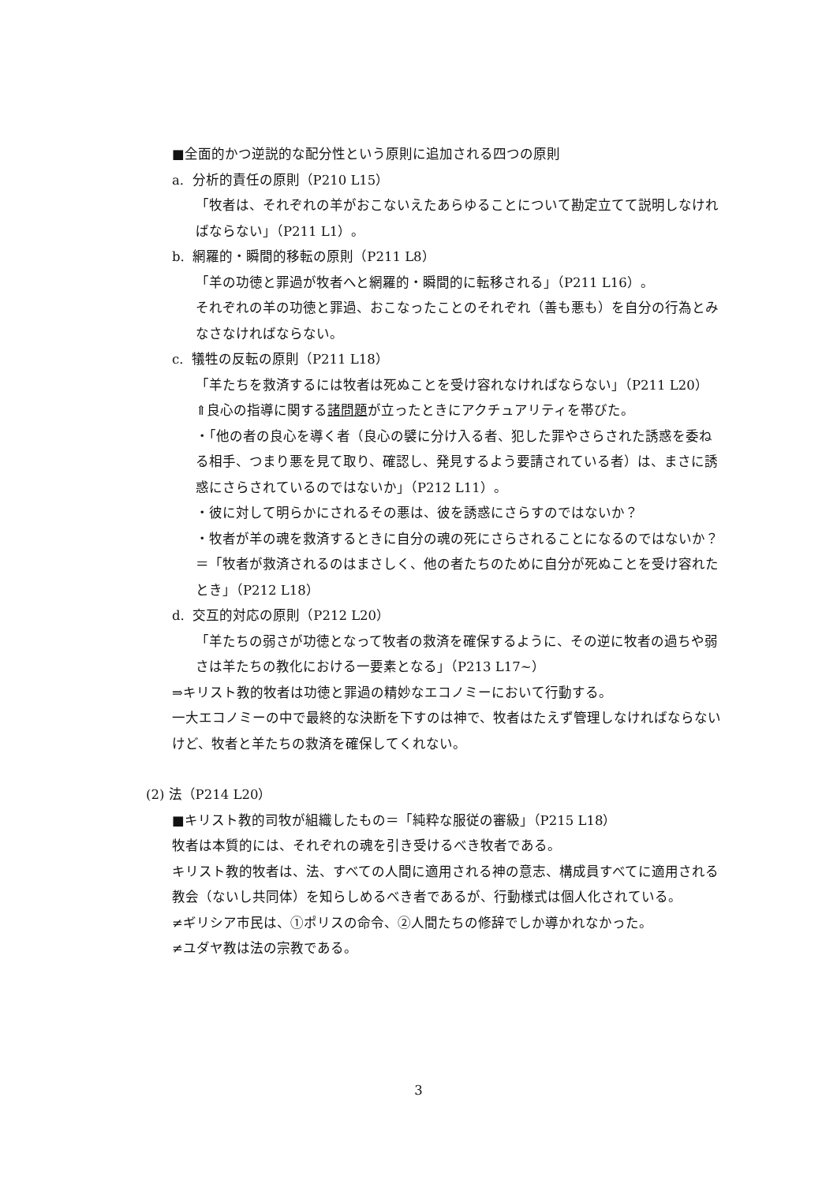■全面的かつ逆説的な配分性という原則に追加される四つの原則
a. 分析的責任の原則（P210 L15）
「牧者は、それぞれの羊がおこないえたあらゆることについて勘定立てて説明しなければならない」（P211 L1）。
b. 網羅的・瞬間的移転の原則（P211 L8）
「羊の功徳と罪過が牧者へと網羅的・瞬間的に転移される」（P211 L16）。
それぞれの羊の功徳と罪過、おこなったことのそれぞれ（善も悪も）を自分の行為とみなさなければならない。
c. 犠牲の反転の原則（P211 L18）
「羊たちを救済するには牧者は死ぬことを受け容れなければならない」（P211 L20）
⇑良心の指導に関する諸問題が立ったときにアクチュアリティを帯びた。
・「他の者の良心を導く者（良心の襞に分け入る者、犯した罪やさらされた誘惑を委ねる相手、つまり悪を見て取り、確認し、発見するよう要請されている者）は、まさに誘惑にさらされているのではないか」（P212 L11）。
・彼に対して明らかにされるその悪は、彼を誘惑にさらすのではないか？
・牧者が羊の魂を救済するときに自分の魂の死にさらされることになるのではないか？
＝「牧者が救済されるのはまさしく、他の者たちのために自分が死ぬことを受け容れたとき」（P212 L18）
d. 交互的対応の原則（P212 L20）
「羊たちの弱さが功徳となって牧者の救済を確保するように、その逆に牧者の過ちや弱さは羊たちの教化における一要素となる」（P213 L17~）
⇒キリスト教的牧者は功徳と罪過の精妙なエコノミーにおいて行動する。
一大エコノミーの中で最終的な決断を下すのは神で、牧者はたえず管理しなければならないけど、牧者と羊たちの救済を確保してくれない。
(2) 法（P214 L20）
■キリスト教的司牧が組織したもの＝「純粋な服従の審級」（P215 L18）
牧者は本質的には、それぞれの魂を引き受けるべき牧者である。
キリスト教的牧者は、法、すべての人間に適用される神の意志、構成員すべてに適用される教会（ないし共同体）を知らしめるべき者であるが、行動様式は個人化されている。
≠ギリシア市民は、①ポリスの命令、②人間たちの修辞でしか導かれなかった。
≠ユダヤ教は法の宗教である。
3